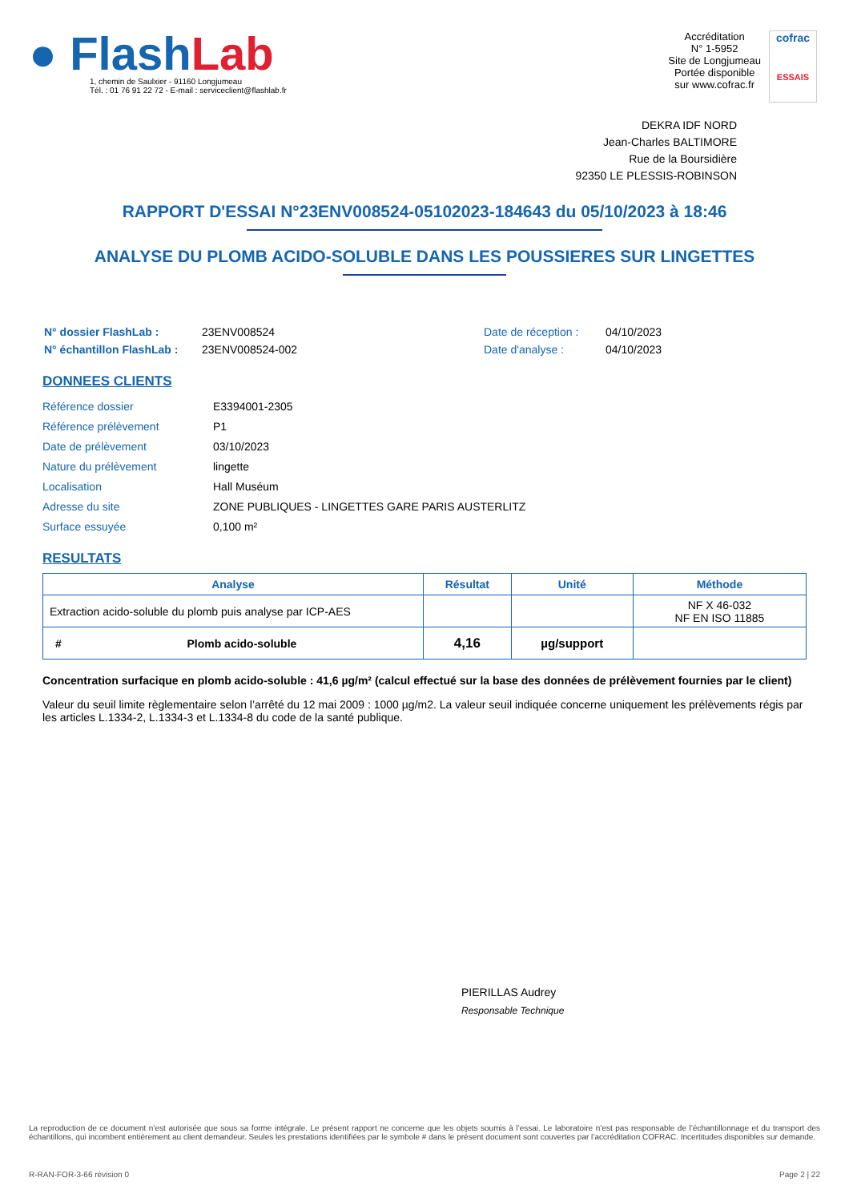● Flash Lab
1, chemin de Saulxier - 91160 Longjumeau
Tél. : 01 76 91 22 72 - E-mail : serviceclient@flashlab.fr
Accréditation
N° 1-5952
Site de Longjumeau
Portée disponible
sur www.cofrac.fr
cofrac
ESSAIS
DEKRA IDF NORD
Jean-Charles BALTIMORE
Rue de la Boursidière
92350 LE PLESSIS-ROBINSON
RAPPORT D'ESSAI N°23ENV008524-05102023-184643 du 05/10/2023 à 18:46
ANALYSE DU PLOMB ACIDO-SOLUBLE DANS LES POUSSIERES SUR LINGETTES
| N° dossier FlashLab : | 23ENV008524 | Date de réception : | 04/10/2023 |
| N° échantillon FlashLab : | 23ENV008524-002 | Date d'analyse : | 04/10/2023 |
DONNEES CLIENTS
| Référence dossier | E3394001-2305 |
| Référence prélèvement | P1 |
| Date de prélèvement | 03/10/2023 |
| Nature du prélèvement | lingette |
| Localisation | Hall Muséum |
| Adresse du site | ZONE PUBLIQUES - LINGETTES GARE PARIS AUSTERLITZ |
| Surface essuyée | 0,100 m² |
RESULTATS
| Analyse | Résultat | Unité | Méthode |
| --- | --- | --- | --- |
| Extraction acido-soluble du plomb puis analyse par ICP-AES | | | NF X 46-032 NF EN ISO 11885 |
| # Plomb acido-soluble | 4,16 | µg/support | |
Concentration surfacique en plomb acido-soluble : 41,6 µg/m² (calcul effectué sur la base des données de prélèvement fournies par le client)
Valeur du seuil limite règlementaire selon l’arrêté du 12 mai 2009 : 1000 µg/m2. La valeur seuil indiquée concerne uniquement les prélèvements régis par les articles L.1334-2, L.1334-3 et L.1334-8 du code de la santé publique.
PIERILLAS Audrey
Responsable Technique
La reproduction de ce document n’est autorisée que sous sa forme intégrale. Le présent rapport ne concerne que les objets soumis à l’essai. Le laboratoire n’est pas responsable de l’échantillonnage et du transport des échantillons, qui incombent entièrement au client demandeur. Seules les prestations identifiées par le symbole # dans le présent document sont couvertes par l’accréditation COFRAC. Incertitudes disponibles sur demande.
R-RAN-FOR-3-66 révision 0 Page 2 | 22